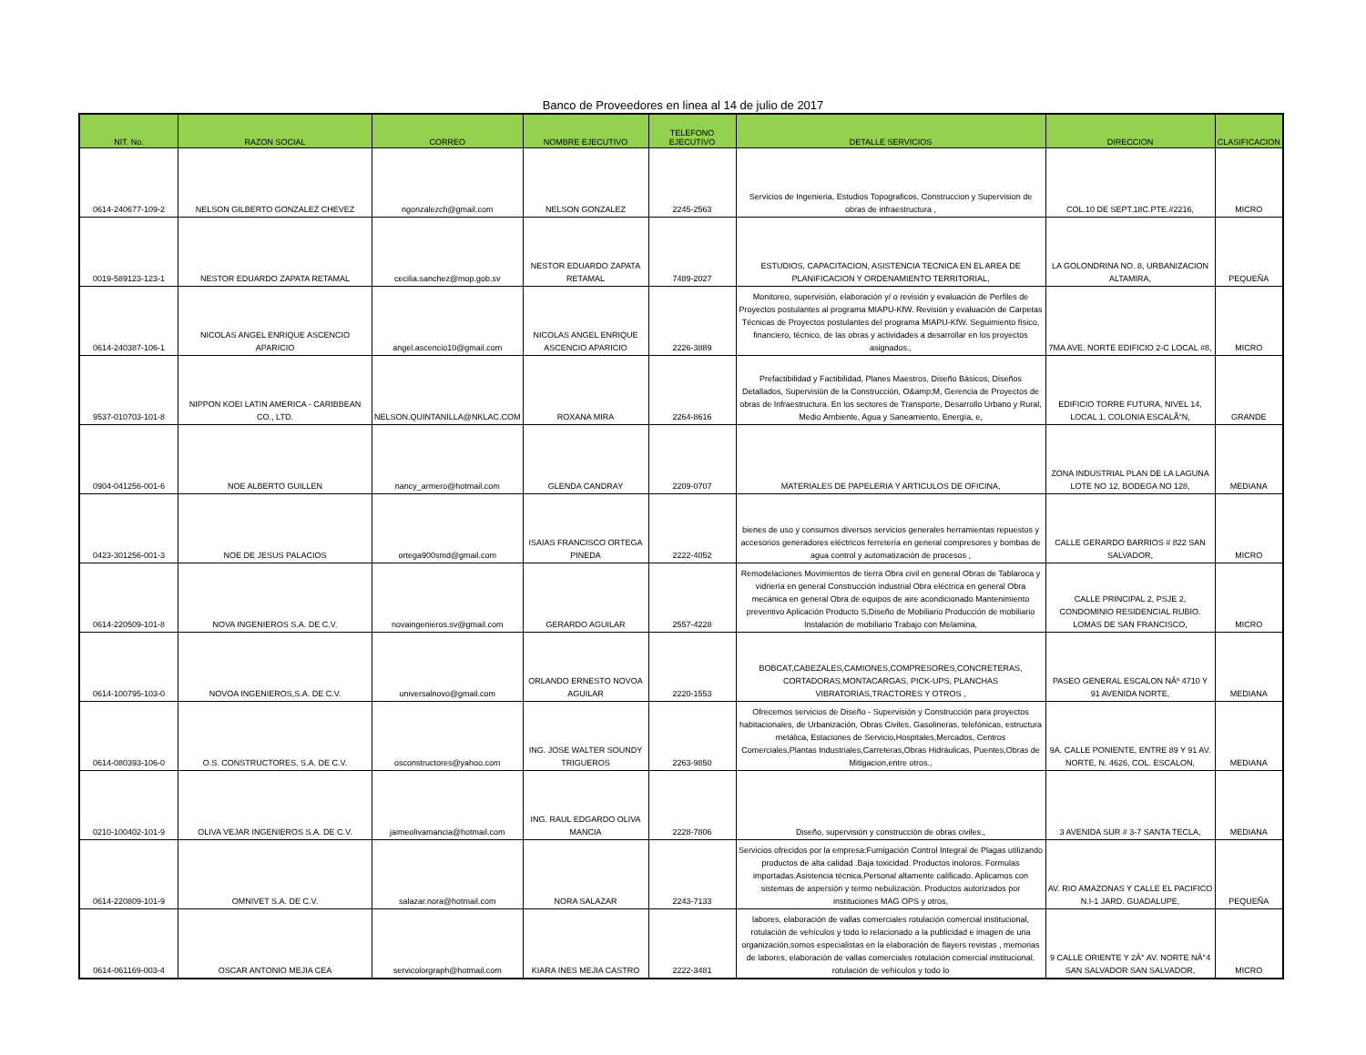Banco de Proveedores en linea al 14 de julio de 2017
| NIT. No. | RAZON SOCIAL | CORREO | NOMBRE EJECUTIVO | TELEFONO EJECUTIVO | DETALLE SERVICIOS | DIRECCION | CLASIFICACION |
| --- | --- | --- | --- | --- | --- | --- | --- |
| 0614-240677-109-2 | NELSON GILBERTO GONZALEZ CHEVEZ | ngonzalezch@gmail.com | NELSON GONZALEZ | 2245-2563 | Servicios de Ingenieria, Estudios Topograficos, Construccion y Supervision de obras de infraestructura , | COL.10 DE SEPT.18C.PTE.#2216, | MICRO |
| 0019-589123-123-1 | NESTOR EDUARDO ZAPATA RETAMAL | cecilia.sanchez@mop.gob.sv | NESTOR EDUARDO ZAPATA RETAMAL | 7489-2027 | ESTUDIOS, CAPACITACION, ASISTENCIA TECNICA EN EL AREA DE PLANIFICACION Y ORDENAMIENTO TERRITORIAL, | LA GOLONDRINA NO. 8, URBANIZACION ALTAMIRA, | PEQUEÑA |
| 0614-240387-106-1 | NICOLAS ANGEL ENRIQUE ASCENCIO APARICIO | angel.ascencio10@gmail.com | NICOLAS ANGEL ENRIQUE ASCENCIO APARICIO | 2226-3889 | Monitoreo, supervisión, elaboración y/ o revisión y evaluación de Perfiles de Proyectos postulantes al programa MIAPU-KfW. Revisión y evaluación de Carpetas Técnicas de Proyectos postulantes del programa MIAPU-KfW. Seguimiento físico, financiero, técnico, de las obras y actividades a desarrollar en los proyectos asignados., | 7MA AVE. NORTE EDIFICIO 2-C LOCAL #8, | MICRO |
| 9537-010703-101-8 | NIPPON KOEI LATIN AMERICA - CARIBBEAN CO., LTD. | NELSON.QUINTANILLA@NKLAC.COM | ROXANA MIRA | 2264-8616 | Prefactibilidad y Factibilidad, Planes Maestros, Diseño Básicos, Diseños Detallados, Supervisión de la Construcción, O&amp;M, Gerencia de Proyectos de obras de Infraestructura. En los sectores de Transporte, Desarrollo Urbano y Rural, Medio Ambiente, Agua y Saneamiento, Energía, e, | EDIFICIO TORRE FUTURA, NIVEL 14, LOCAL 1, COLONIA ESCALÃ“N, | GRANDE |
| 0904-041256-001-6 | NOE ALBERTO GUILLEN | nancy_armero@hotmail.com | GLENDA CANDRAY | 2209-0707 | MATERIALES DE PAPELERIA Y ARTICULOS DE OFICINA, | ZONA INDUSTRIAL PLAN DE LA LAGUNA LOTE NO 12, BODEGA NO 128, | MEDIANA |
| 0423-301256-001-3 | NOE DE JESUS PALACIOS | ortega900smd@gmail.com | ISAIAS FRANCISCO ORTEGA PINEDA | 2222-4052 | bienes de uso y consumos diversos servicios generales herramientas repuestos y accesorios generadores eléctricos ferretería en general compresores y bombas de agua control y automatización de procesos , | CALLE GERARDO BARRIOS # 822 SAN SALVADOR, | MICRO |
| 0614-220509-101-8 | NOVA INGENIEROS S.A. DE C.V. | novaingenieros.sv@gmail.com | GERARDO AGUILAR | 2557-4228 | Remodelaciones Movimientos de tierra Obra civil en general Obras de Tablaroca y vidriería en general Construcción industrial Obra eléctrica en general Obra mecánica en general Obra de equipos de aire acondicionado Mantenimiento preventivo Aplicación Producto S,Diseño de Mobiliario Producción de mobiliario Instalación de mobiliario Trabajo con Melamina, | CALLE PRINCIPAL 2, PSJE 2, CONDOMINIO RESIDENCIAL RUBIO. LOMAS DE SAN FRANCISCO, | MICRO |
| 0614-100795-103-0 | NOVOA INGENIEROS,S.A. DE C.V. | universalnovo@gmail.com | ORLANDO ERNESTO NOVOA AGUILAR | 2220-1553 | BOBCAT,CABEZALES,CAMIONES,COMPRESORES,CONCRETERAS, CORTADORAS,MONTACARGAS, PICK-UPS, PLANCHAS VIBRATORIAS,TRACTORES Y OTROS , | PASEO GENERAL ESCALON NÂº 4710 Y 91 AVENIDA NORTE, | MEDIANA |
| 0614-080393-106-0 | O.S. CONSTRUCTORES, S.A. DE C.V. | osconstructores@yahoo.com | ING. JOSE WALTER SOUNDY TRIGUEROS | 2263-9850 | Ofrecemos servicios de Diseño - Supervisión y Construcción para proyectos habitacionales, de Urbanización, Obras Civiles, Gasolineras, telefónicas, estructura metálica, Estaciones de Servicio,Hospitales,Mercados, Centros Comerciales,Plantas Industriales,Carreteras,Obras Hidráulicas, Puentes,Obras de Mitigacion,entre otros., | 9A. CALLE PONIENTE, ENTRE 89 Y 91 AV. NORTE, N. 4626, COL. ESCALON, | MEDIANA |
| 0210-100402-101-9 | OLIVA VEJAR INGENIEROS S.A. DE C.V. | jaimeolivamancia@hotmail.com | ING. RAUL EDGARDO OLIVA MANCIA | 2228-7806 | Diseño, supervisión y construcción de obras civiles., | 3 AVENIDA SUR # 3-7 SANTA TECLA, | MEDIANA |
| 0614-220809-101-9 | OMNIVET S.A. DE C.V. | salazar.nora@hotmail.com | NORA SALAZAR | 2243-7133 | Servicios ofrecidos por la empresa:Fumigación Control Integral de Plagas utilizando productos de alta calidad .Baja toxicidad. Productos inoloros. Formulas importadas.Asistencia técnica.Personal altamente calificado. Aplicamos con sistemas de aspersión y termo nebulización. Productos autorizados por instituciones MAG OPS y otros, | AV. RIO AMAZONAS Y CALLE EL PACIFICO N.I-1 JARD. GUADALUPE, | PEQUEÑA |
| 0614-061169-003-4 | OSCAR ANTONIO MEJIA CEA | servicolorgraph@hotmail.com | KIARA INES MEJIA CASTRO | 2222-3481 | labores, elaboración de vallas comerciales rotulación comercial institucional, rotulación de vehículos y todo lo relacionado a la publicidad e imagen de una organización,somos especialistas en la elaboración de flayers revistas , memorias de labores, elaboración de vallas comerciales rotulación comercial institucional, rotulación de vehículos y todo lo | 9 CALLE ORIENTE Y 2Â° AV. NORTE NÂ°4 SAN SALVADOR SAN SALVADOR, | MICRO |